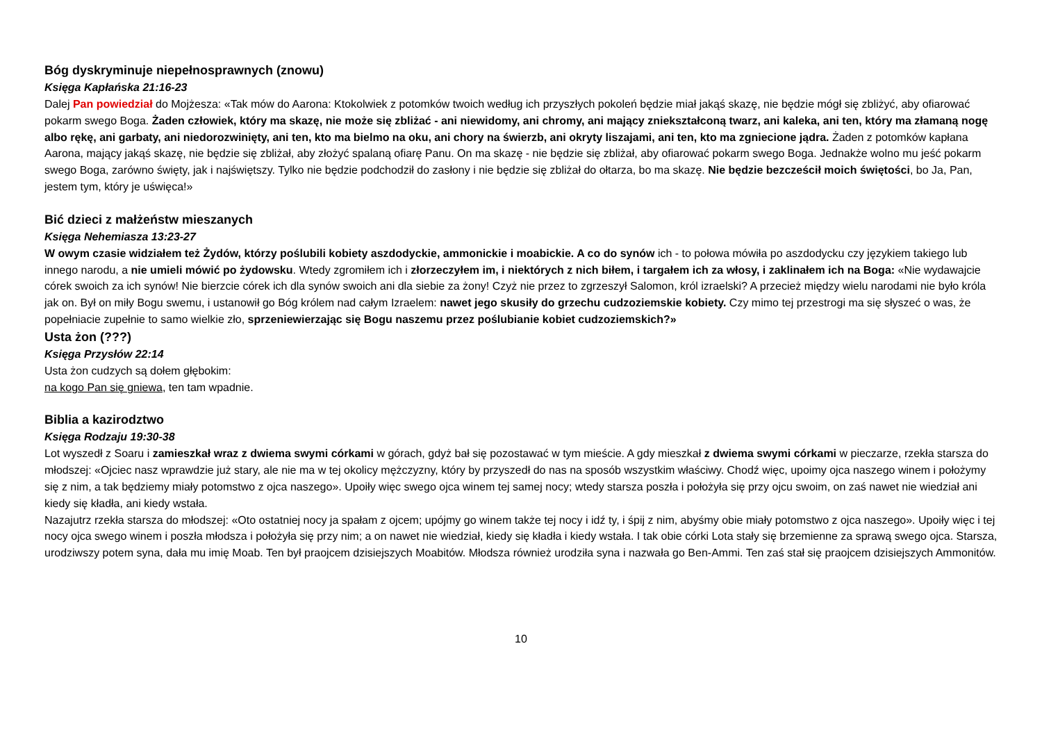Bóg dyskryminuje niepełnosprawnych (znowu)
Księga Kapłańska 21:16-23
Dalej Pan powiedział do Mojżesza: «Tak mów do Aarona: Ktokolwiek z potomków twoich według ich przyszłych pokoleń będzie miał jakąś skazę, nie będzie mógł się zbliżyć, aby ofiarować pokarm swego Boga. Żaden człowiek, który ma skazę, nie może się zbliżać - ani niewidomy, ani chromy, ani mający zniekształconą twarz, ani kaleka, ani ten, który ma złamaną nogę albo rękę, ani garbaty, ani niedorozwinięty, ani ten, kto ma bielmo na oku, ani chory na świerzb, ani okryty liszajami, ani ten, kto ma zgniecione jądra. Żaden z potomków kapłana Aarona, mający jakąś skazę, nie będzie się zbliżał, aby złożyć spalaną ofiarę Panu. On ma skazę - nie będzie się zbliżał, aby ofiarować pokarm swego Boga. Jednakże wolno mu jeść pokarm swego Boga, zarówno święty, jak i najświętszy. Tylko nie będzie podchodził do zasłony i nie będzie się zbliżał do ołtarza, bo ma skazę. Nie będzie bezcześcił moich świętości, bo Ja, Pan, jestem tym, który je uświęca!»
Bić dzieci z małżeństw mieszanych
Księga Nehemiasza 13:23-27
W owym czasie widziałem też Żydów, którzy poślubili kobiety aszdodyckie, ammonickie i moabickie. A co do synów ich - to połowa mówiła po aszdodycku czy językiem takiego lub innego narodu, a nie umieli mówić po żydowsku. Wtedy zgromiłem ich i złorzeczyłem im, i niektórych z nich biłem, i targałem ich za włosy, i zaklinałem ich na Boga: «Nie wydawajcie córek swoich za ich synów! Nie bierzcie córek ich dla synów swoich ani dla siebie za żony! Czyż nie przez to zgrzeszył Salomon, król izraelski? A przecież między wielu narodami nie było króla jak on. Był on miły Bogu swemu, i ustanowił go Bóg królem nad całym Izraelem: nawet jego skusiły do grzechu cudzoziemskie kobiety. Czy mimo tej przestrogi ma się słyszeć o was, że popełniacie zupełnie to samo wielkie zło, sprzeniewierzając się Bogu naszemu przez poślubianie kobiet cudzoziemskich?»
Usta żon (???)
Księga Przysłów 22:14
Usta żon cudzych są dołem głębokim:
na kogo Pan się gniewa, ten tam wpadnie.
Biblia a kazirodztwo
Księga Rodzaju 19:30-38
Lot wyszedł z Soaru i zamieszkał wraz z dwiema swymi córkami w górach, gdyż bał się pozostawać w tym mieście. A gdy mieszkał z dwiema swymi córkami w pieczarze, rzekła starsza do młodszej: «Ojciec nasz wprawdzie już stary, ale nie ma w tej okolicy mężczyzny, który by przyszedł do nas na sposób wszystkim właściwy. Chodź więc, upoimy ojca naszego winem i położymy się z nim, a tak będziemy miały potomstwo z ojca naszego». Upoiły więc swego ojca winem tej samej nocy; wtedy starsza poszła i położyła się przy ojcu swoim, on zaś nawet nie wiedział ani kiedy się kładła, ani kiedy wstała.
Nazajutrz rzekła starsza do młodszej: «Oto ostatniej nocy ja spałam z ojcem; upójmy go winem także tej nocy i idź ty, i śpij z nim, abyśmy obie miały potomstwo z ojca naszego». Upoiły więc i tej nocy ojca swego winem i poszła młodsza i położyła się przy nim; a on nawet nie wiedział, kiedy się kładła i kiedy wstała. I tak obie córki Lota stały się brzemienne za sprawą swego ojca. Starsza, urodziwszy potem syna, dała mu imię Moab. Ten był praojcem dzisiejszych Moabitów. Młodsza również urodziła syna i nazwała go Ben-Ammi. Ten zaś stał się praojcem dzisiejszych Ammonitów.
10